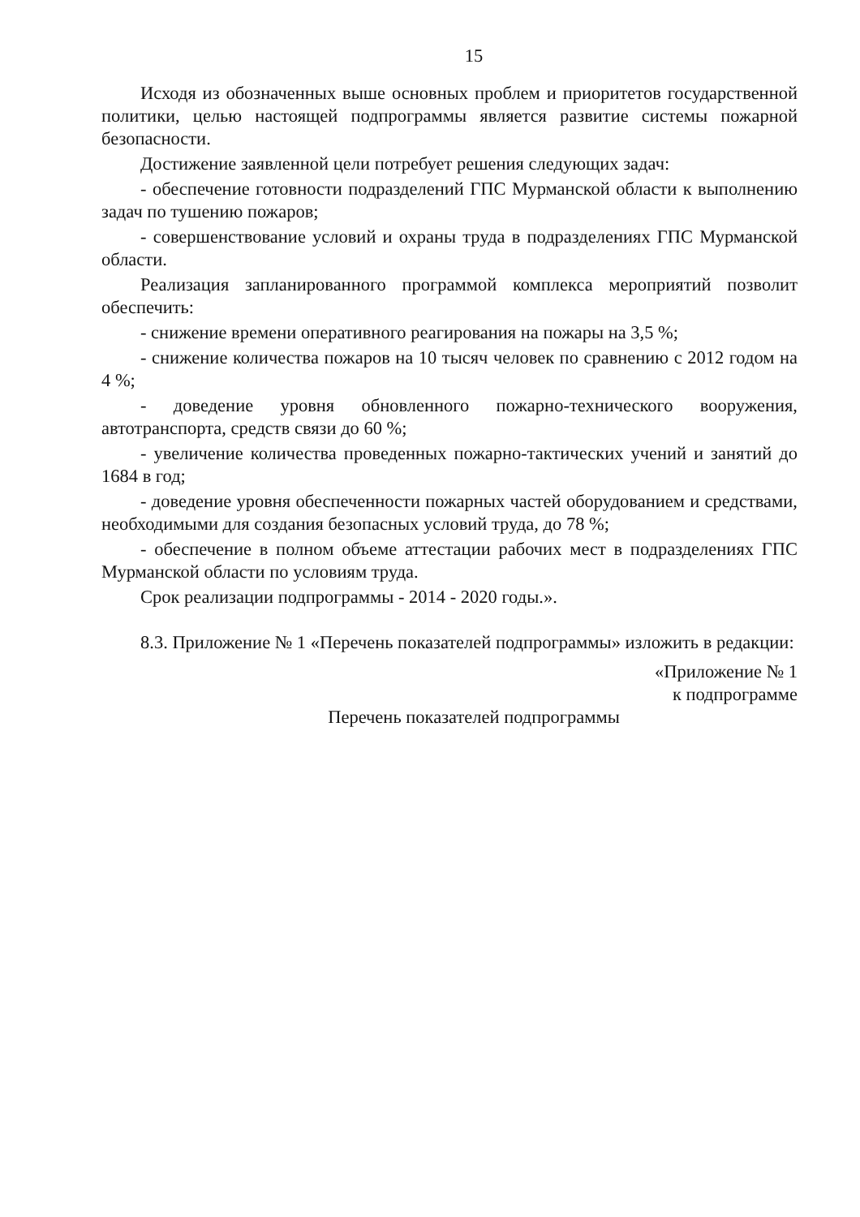15
Исходя из обозначенных выше основных проблем и приоритетов государственной политики, целью настоящей подпрограммы является развитие системы пожарной безопасности.
Достижение заявленной цели потребует решения следующих задач:
- обеспечение готовности подразделений ГПС Мурманской области к выполнению задач по тушению пожаров;
- совершенствование условий и охраны труда в подразделениях ГПС Мурманской области.
Реализация запланированного программой комплекса мероприятий позволит обеспечить:
- снижение времени оперативного реагирования на пожары на 3,5 %;
- снижение количества пожаров на 10 тысяч человек по сравнению с 2012 годом на 4 %;
- доведение уровня обновленного пожарно-технического вооружения, автотранспорта, средств связи до 60 %;
- увеличение количества проведенных пожарно-тактических учений и занятий до 1684 в год;
- доведение уровня обеспеченности пожарных частей оборудованием и средствами, необходимыми для создания безопасных условий труда, до 78 %;
- обеспечение в полном объеме аттестации рабочих мест в подразделениях ГПС Мурманской области по условиям труда.
Срок реализации подпрограммы - 2014 - 2020 годы.».
8.3. Приложение № 1 «Перечень показателей подпрограммы» изложить в редакции:
«Приложение № 1
к подпрограмме
Перечень показателей подпрограммы